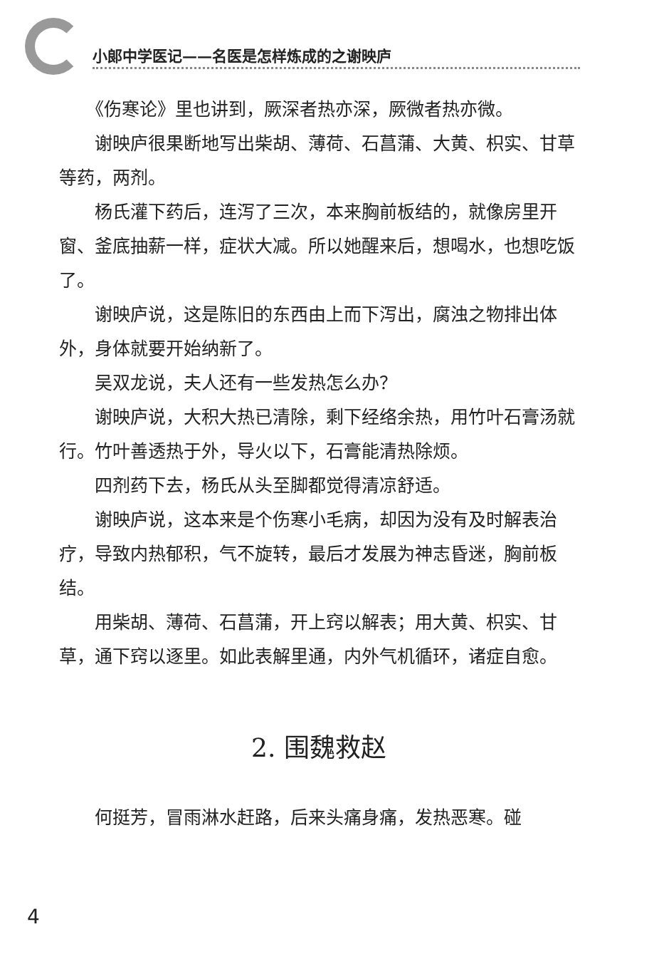小郎中学医记——名医是怎样炼成的之谢映庐
《伤寒论》里也讲到，厥深者热亦深，厥微者热亦微。
谢映庐很果断地写出柴胡、薄荷、石菖蒲、大黄、枳实、甘草等药，两剂。
杨氏灌下药后，连泻了三次，本来胸前板结的，就像房里开窗、釜底抽薪一样，症状大减。所以她醒来后，想喝水，也想吃饭了。
谢映庐说，这是陈旧的东西由上而下泻出，腐浊之物排出体外，身体就要开始纳新了。
吴双龙说，夫人还有一些发热怎么办？
谢映庐说，大积大热已清除，剩下经络余热，用竹叶石膏汤就行。竹叶善透热于外，导火以下，石膏能清热除烦。
四剂药下去，杨氏从头至脚都觉得清凉舒适。
谢映庐说，这本来是个伤寒小毛病，却因为没有及时解表治疗，导致内热郁积，气不旋转，最后才发展为神志昏迷，胸前板结。
用柴胡、薄荷、石菖蒲，开上窍以解表；用大黄、枳实、甘草，通下窍以逐里。如此表解里通，内外气机循环，诸症自愈。
2. 围魏救赵
何挺芳，冒雨淋水赶路，后来头痛身痛，发热恶寒。碰
4